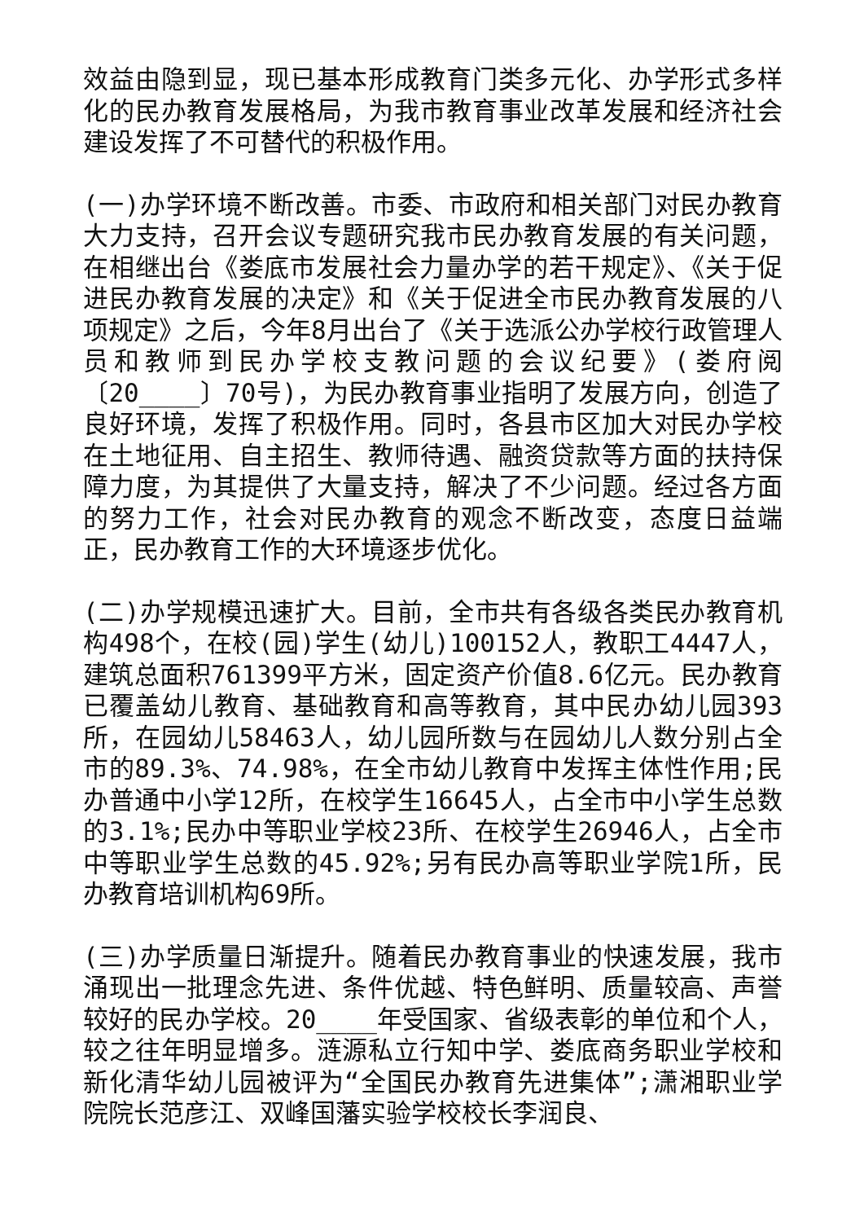效益由隐到显，现已基本形成教育门类多元化、办学形式多样化的民办教育发展格局，为我市教育事业改革发展和经济社会建设发挥了不可替代的积极作用。
(一)办学环境不断改善。市委、市政府和相关部门对民办教育大力支持，召开会议专题研究我市民办教育发展的有关问题，在相继出台《娄底市发展社会力量办学的若干规定》、《关于促进民办教育发展的决定》和《关于促进全市民办教育发展的八项规定》之后，今年8月出台了《关于选派公办学校行政管理人员和教师到民办学校支教问题的会议纪要》(娄府阅〔20____〕70号)，为民办教育事业指明了发展方向，创造了良好环境，发挥了积极作用。同时，各县市区加大对民办学校在土地征用、自主招生、教师待遇、融资贷款等方面的扶持保障力度，为其提供了大量支持，解决了不少问题。经过各方面的努力工作，社会对民办教育的观念不断改变，态度日益端正，民办教育工作的大环境逐步优化。
(二)办学规模迅速扩大。目前，全市共有各级各类民办教育机构498个，在校(园)学生(幼儿)100152人，教职工4447人，建筑总面积761399平方米，固定资产价值8.6亿元。民办教育已覆盖幼儿教育、基础教育和高等教育，其中民办幼儿园393所，在园幼儿58463人，幼儿园所数与在园幼儿人数分别占全市的89.3%、74.98%，在全市幼儿教育中发挥主体性作用;民办普通中小学12所，在校学生16645人，占全市中小学生总数的3.1%;民办中等职业学校23所、在校学生26946人，占全市中等职业学生总数的45.92%;另有民办高等职业学院1所，民办教育培训机构69所。
(三)办学质量日渐提升。随着民办教育事业的快速发展，我市涌现出一批理念先进、条件优越、特色鲜明、质量较高、声誉较好的民办学校。20____年受国家、省级表彰的单位和个人，较之往年明显增多。涟源私立行知中学、娄底商务职业学校和新化清华幼儿园被评为“全国民办教育先进集体”;潇湘职业学院院长范彦江、双峰国藩实验学校校长李润良、